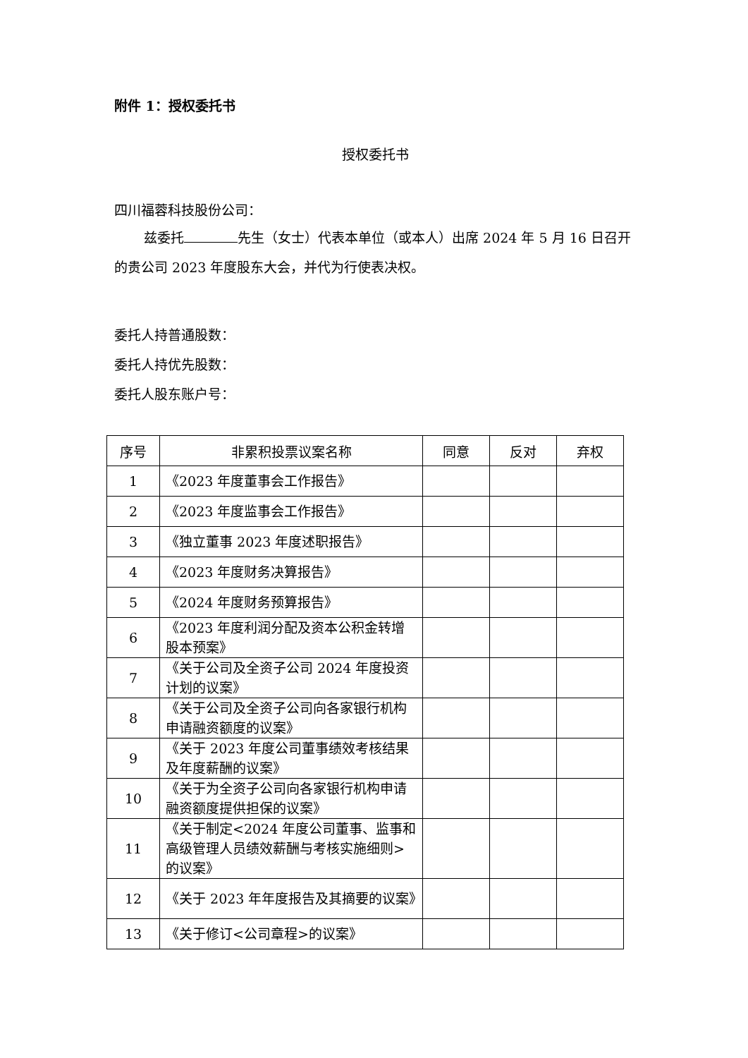附件 1：授权委托书
授权委托书
四川福蓉科技股份公司：
兹委托 先生（女士）代表本单位（或本人）出席 2024 年 5 月 16 日召开的贵公司 2023 年度股东大会，并代为行使表决权。
委托人持普通股数：
委托人持优先股数：
委托人股东账户号：
| 序号 | 非累积投票议案名称 | 同意 | 反对 | 弃权 |
| --- | --- | --- | --- | --- |
| 1 | 《2023 年度董事会工作报告》 | | | |
| 2 | 《2023 年度监事会工作报告》 | | | |
| 3 | 《独立董事 2023 年度述职报告》 | | | |
| 4 | 《2023 年度财务决算报告》 | | | |
| 5 | 《2024 年度财务预算报告》 | | | |
| 6 | 《2023 年度利润分配及资本公积金转增股本预案》 | | | |
| 7 | 《关于公司及全资子公司 2024 年度投资计划的议案》 | | | |
| 8 | 《关于公司及全资子公司向各家银行机构申请融资额度的议案》 | | | |
| 9 | 《关于 2023 年度公司董事绩效考核结果及年度薪酬的议案》 | | | |
| 10 | 《关于为全资子公司向各家银行机构申请融资额度提供担保的议案》 | | | |
| 11 | 《关于制定<2024 年度公司董事、监事和高级管理人员绩效薪酬与考核实施细则>的议案》 | | | |
| 12 | 《关于 2023 年年度报告及其摘要的议案》 | | | |
| 13 | 《关于修订<公司章程>的议案》 | | | |